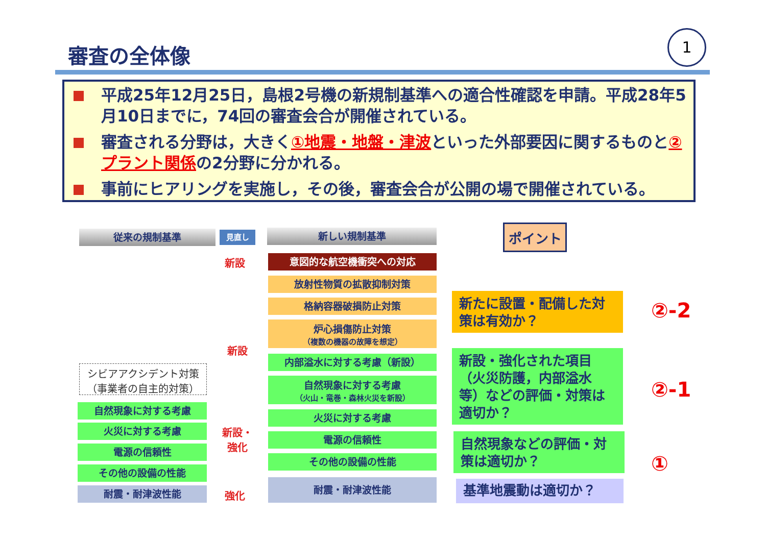審査の全体像
1
平成25年12月25日，島根2号機の新規制基準への適合性確認を申請。平成28年5月10日までに，74回の審査会合が開催されている。
審査される分野は，大きく①地震・地盤・津波といった外部要因に関するものと②プラント関係の2分野に分かれる。
事前にヒアリングを実施し，その後，審査会合が公開の場で開催されている。
従来の規制基準 見直し 新しい規制基準
意図的な航空機衝突への対応
新設
放射性物質の拡散抑制対策
格納容器破損防止対策
炉心損傷防止対策
（複数の機器の故障を想定）
新設
内部溢水に対する考慮（新設）
自然現象に対する考慮
（火山・竜巻・森林火災を新設）
火災に対する考慮
電源の信頼性
その他の設備の性能
耐震・耐津波性能
シビアアクシデント対策
（事業者の自主的対策）
自然現象に対する考慮
火災に対する考慮
電源の信頼性
その他の設備の性能
耐震・耐津波性能
新設・
強化
強化
ポイント
新たに設置・配備した対策は有効か？
②-2
新設・強化された項目（火災防護，内部溢水等）などの評価・対策は適切か？
②-1
自然現象などの評価・対策は適切か？
①
基準地震動は適切か？